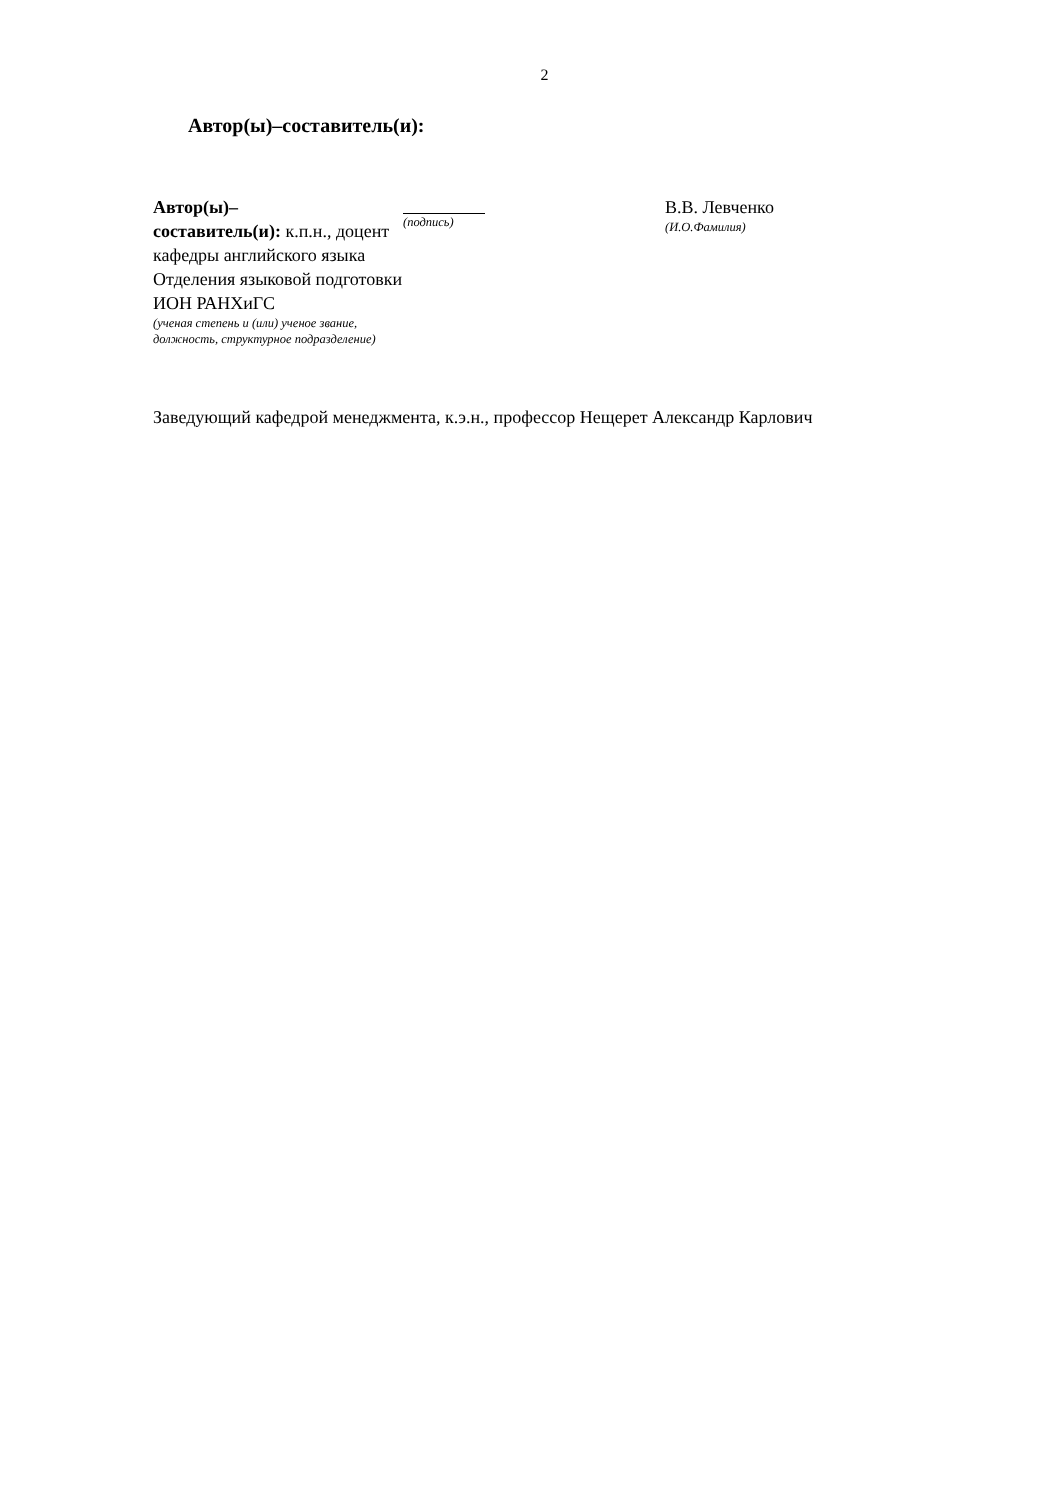2
Автор(ы)–составитель(и):
Автор(ы)–
составитель(и): к.п.н., доцент кафедры английского языка Отделения языковой подготовки ИОН РАНХиГС
(ученая степень и (или) ученое звание, должность, структурное подразделение)
(подпись)
В.В. Левченко
(И.О.Фамилия)
Заведующий кафедрой менеджмента, к.э.н., профессор Нещерет Александр Карлович